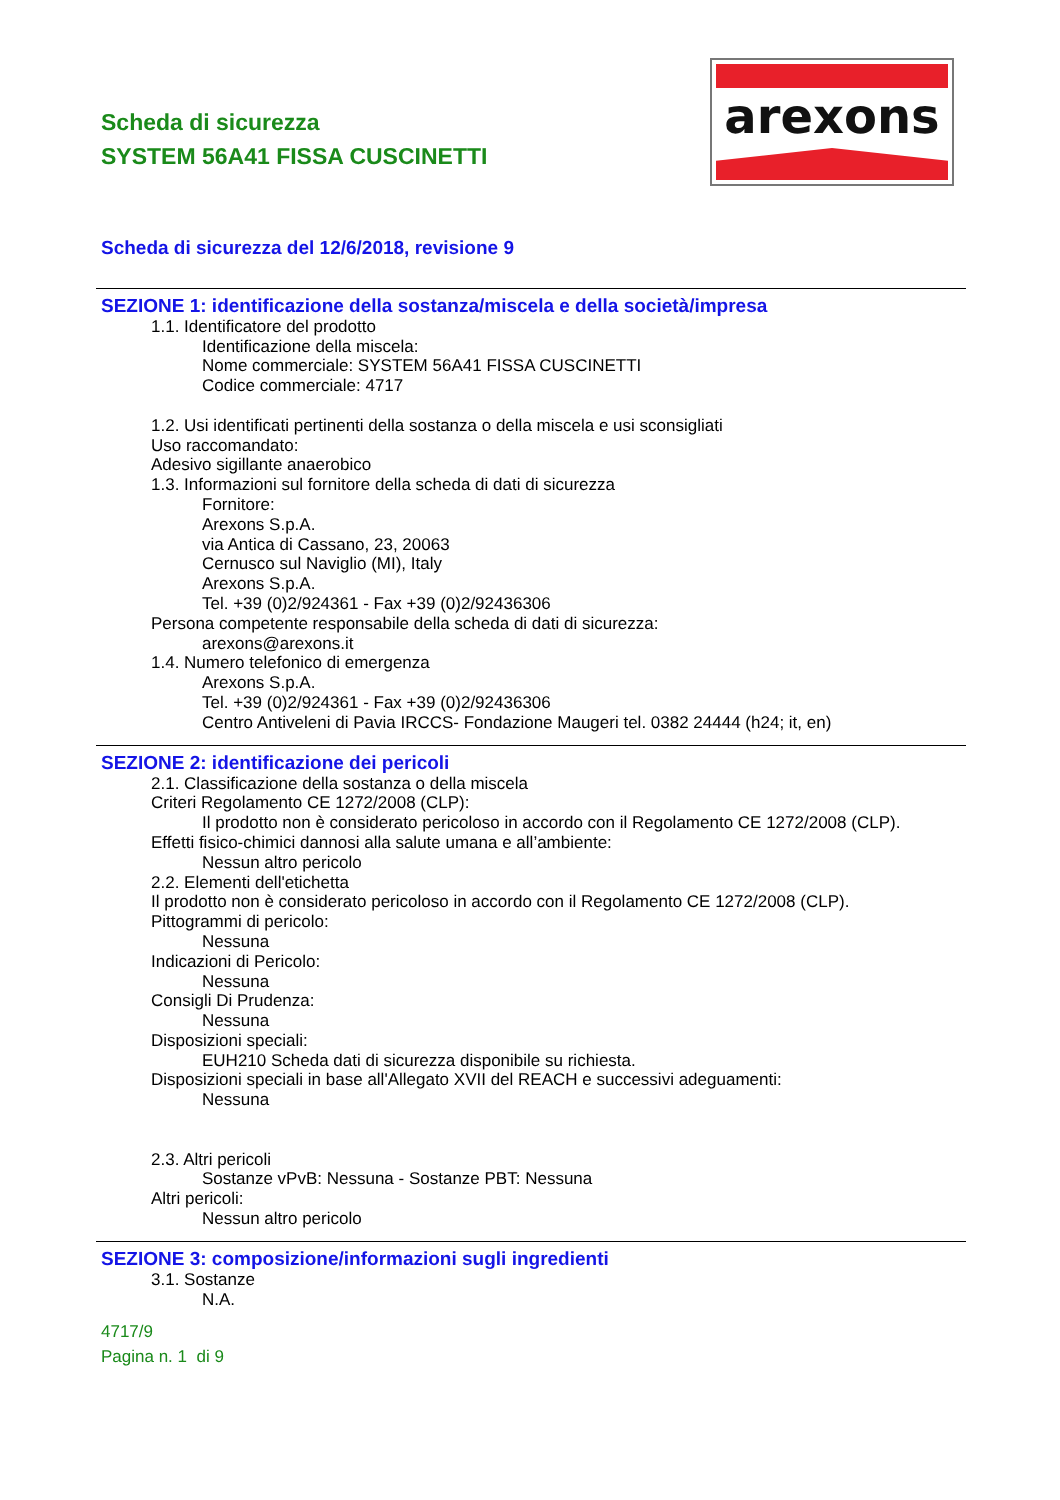Scheda di sicurezza
SYSTEM 56A41 FISSA CUSCINETTI
arexons
Scheda di sicurezza del 12/6/2018, revisione 9
SEZIONE 1: identificazione della sostanza/miscela e della società/impresa
1.1. Identificatore del prodotto
Identificazione della miscela:
Nome commerciale: SYSTEM 56A41 FISSA CUSCINETTI
Codice commerciale: 4717
1.2. Usi identificati pertinenti della sostanza o della miscela e usi sconsigliati
Uso raccomandato:
Adesivo sigillante anaerobico
1.3. Informazioni sul fornitore della scheda di dati di sicurezza
Fornitore:
Arexons S.p.A.
via Antica di Cassano, 23, 20063
Cernusco sul Naviglio (MI), Italy
Arexons S.p.A.
Tel. +39 (0)2/924361 - Fax +39 (0)2/92436306
Persona competente responsabile della scheda di dati di sicurezza:
arexons@arexons.it
1.4. Numero telefonico di emergenza
Arexons S.p.A.
Tel. +39 (0)2/924361 - Fax +39 (0)2/92436306
Centro Antiveleni di Pavia IRCCS- Fondazione Maugeri tel. 0382 24444 (h24; it, en)
SEZIONE 2: identificazione dei pericoli
2.1. Classificazione della sostanza o della miscela
Criteri Regolamento CE 1272/2008 (CLP):
Il prodotto non è considerato pericoloso in accordo con il Regolamento CE 1272/2008 (CLP).
Effetti fisico-chimici dannosi alla salute umana e all’ambiente:
Nessun altro pericolo
2.2. Elementi dell'etichetta
Il prodotto non è considerato pericoloso in accordo con il Regolamento CE 1272/2008 (CLP).
Pittogrammi di pericolo:
Nessuna
Indicazioni di Pericolo:
Nessuna
Consigli Di Prudenza:
Nessuna
Disposizioni speciali:
EUH210 Scheda dati di sicurezza disponibile su richiesta.
Disposizioni speciali in base all'Allegato XVII del REACH e successivi adeguamenti:
Nessuna
2.3. Altri pericoli
Sostanze vPvB: Nessuna - Sostanze PBT: Nessuna
Altri pericoli:
Nessun altro pericolo
SEZIONE 3: composizione/informazioni sugli ingredienti
3.1. Sostanze
N.A.
4717/9
Pagina n. 1 di 9